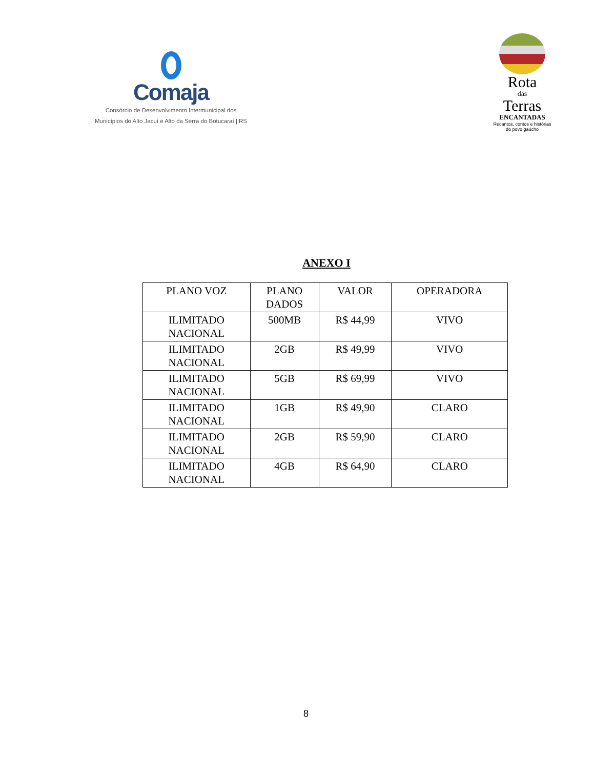Comaja
Consórcio de Desenvolvimento Intermunicipal dos
Municípios do Alto Jacuí e Alto da Serra do Botucaraí | RS
Rota
das
Terras
ENCANTADAS
Recantos, contos e histórias
do povo gaúcho
ANEXO I
| PLANO VOZ | PLANO DADOS | VALOR | OPERADORA |
| --- | --- | --- | --- |
| ILIMITADO NACIONAL | 500MB | R$ 44,99 | VIVO |
| ILIMITADO NACIONAL | 2GB | R$ 49,99 | VIVO |
| ILIMITADO NACIONAL | 5GB | R$ 69,99 | VIVO |
| ILIMITADO NACIONAL | 1GB | R$ 49,90 | CLARO |
| ILIMITADO NACIONAL | 2GB | R$ 59,90 | CLARO |
| ILIMITADO NACIONAL | 4GB | R$ 64,90 | CLARO |
8